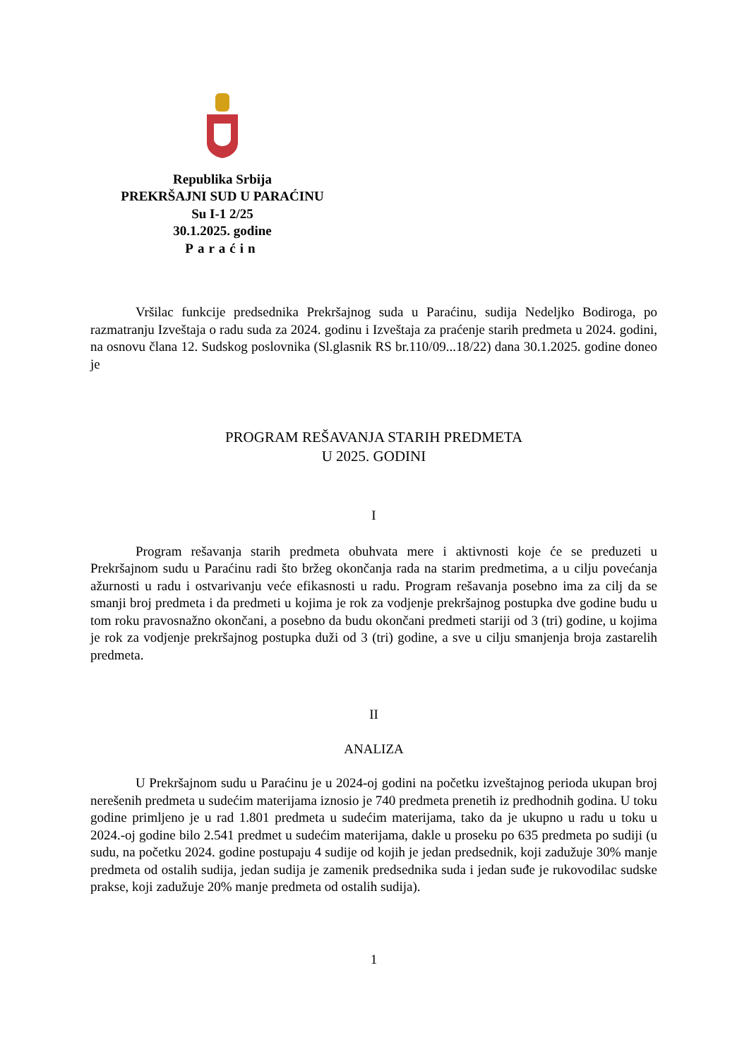Republika Srbija
PREKRŠAJNI SUD U PARAĆINU
Su I-1 2/25
30.1.2025. godine
Paraćin
Vršilac funkcije predsednika Prekršajnog suda u Paraćinu, sudija Nedeljko Bodiroga, po razmatranju Izveštaja o radu suda za 2024. godinu i Izveštaja za praćenje starih predmeta u 2024. godini, na osnovu člana 12. Sudskog poslovnika (Sl.glasnik RS br.110/09...18/22) dana 30.1.2025. godine doneo je
PROGRAM REŠAVANJA STARIH PREDMETA
U 2025. GODINI
I
Program rešavanja starih predmeta obuhvata mere i aktivnosti koje će se preduzeti u Prekršajnom sudu u Paraćinu radi što bržeg okončanja rada na starim predmetima, a u cilju povećanja ažurnosti u radu i ostvarivanju veće efikasnosti u radu. Program rešavanja posebno ima za cilj da se smanji broj predmeta i da predmeti u kojima je rok za vodjenje prekršajnog postupka dve godine budu u tom roku pravosnažno okončani, a posebno da budu okončani predmeti stariji od 3 (tri) godine, u kojima je rok za vodjenje prekršajnog postupka duži od 3 (tri) godine, a sve u cilju smanjenja broja zastarelih predmeta.
II
ANALIZA
U Prekršajnom sudu u Paraćinu je u 2024-oj godini na početku izveštajnog perioda ukupan broj nerešenih predmeta u sudećim materijama iznosio je 740 predmeta prenetih iz predhodnih godina. U toku godine primljeno je u rad 1.801 predmeta u sudećim materijama, tako da je ukupno u radu u toku u 2024.-oj godine bilo 2.541 predmet u sudećim materijama, dakle u proseku po 635 predmeta po sudiji (u sudu, na početku 2024. godine postupaju 4 sudije od kojih je jedan predsednik, koji zadužuje 30% manje predmeta od ostalih sudija, jedan sudija je zamenik predsednika suda i jedan suđe je rukovodilac sudske prakse, koji zadužuje 20% manje predmeta od ostalih sudija).
1